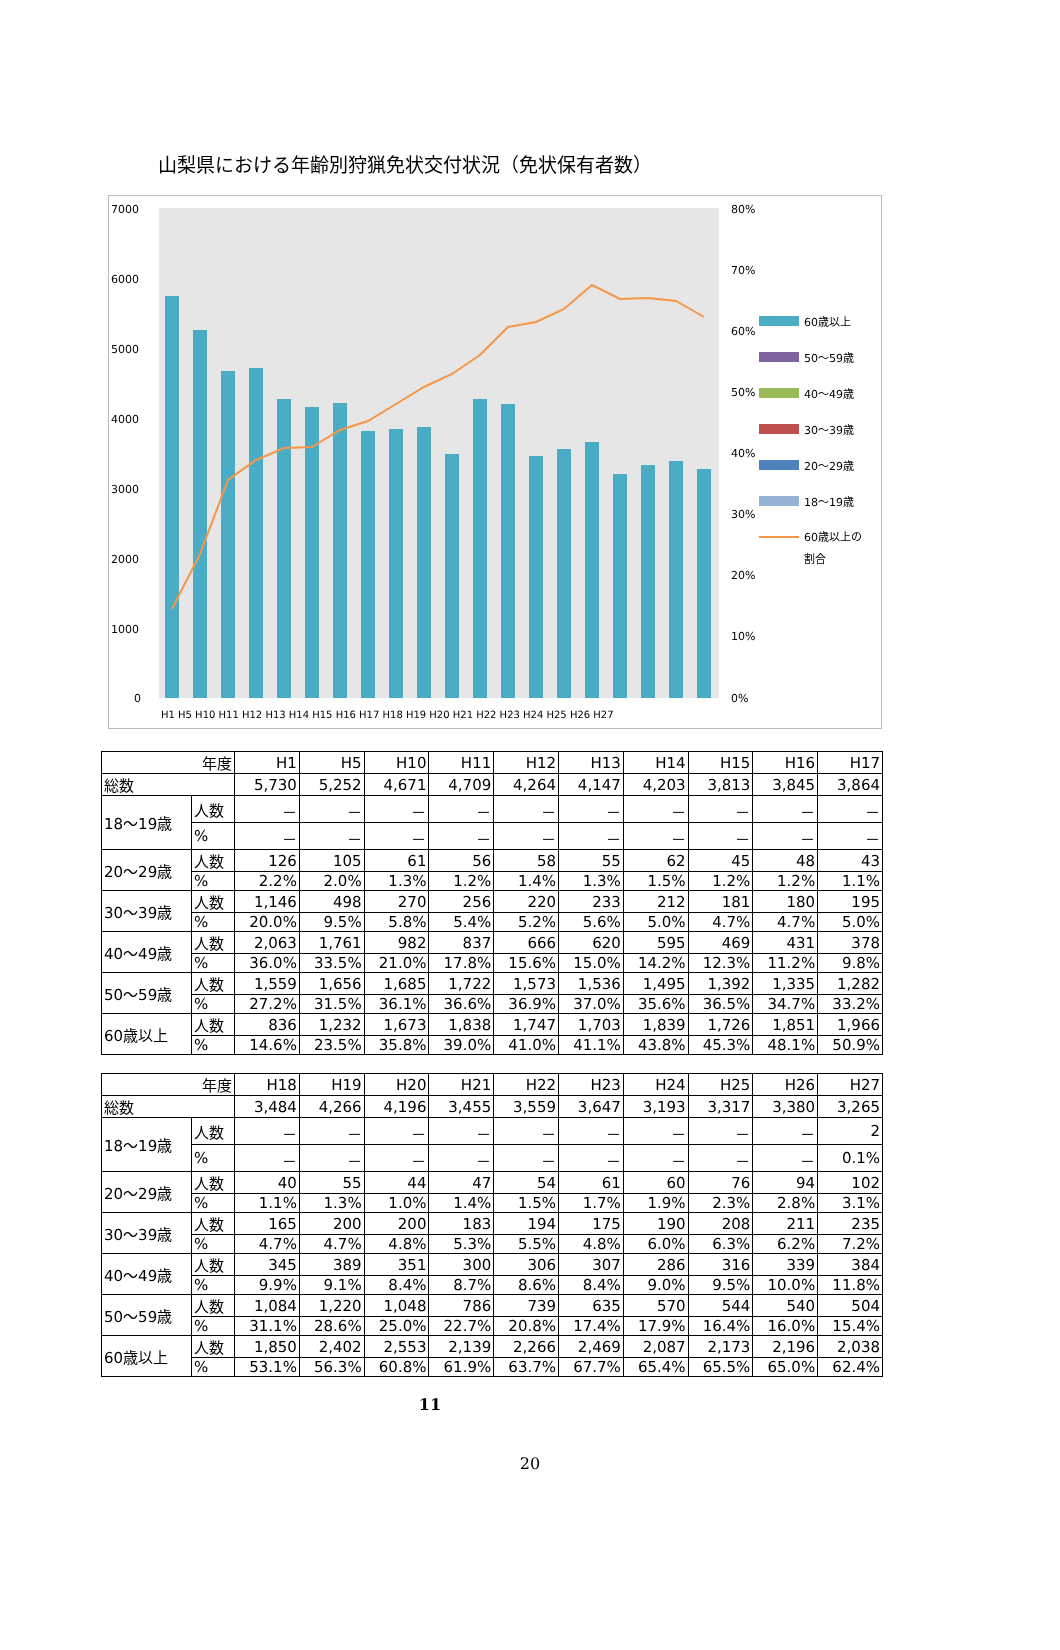山梨県における年齢別狩猟免状交付状況（免状保有者数）
7000
6000
5000
4000
3000
2000
1000
0
80%
70%
60%
50%
40%
30%
20%
10%
0%
60歳以上
50～59歳
40～49歳
30～39歳
20～29歳
18～19歳
60歳以上の
割合
H1 H5 H10 H11 H12 H13 H14 H15 H16 H17 H18 H19 H20 H21 H22 H23 H24 H25 H26 H27
| 年度 | | H1 | H5 | H10 | H11 | H12 | H13 | H14 | H15 | H16 | H17 |
| --- | --- | --- | --- | --- | --- | --- | --- | --- | --- | --- | --- |
| 総数 | | 5,730 | 5,252 | 4,671 | 4,709 | 4,264 | 4,147 | 4,203 | 3,813 | 3,845 | 3,864 |
| 18～19歳 | 人数 | － | － | － | － | － | － | － | － | － | － |
| | % | － | － | － | － | － | － | － | － | － | － |
| 20～29歳 | 人数 | 126 | 105 | 61 | 56 | 58 | 55 | 62 | 45 | 48 | 43 |
| | % | 2.2% | 2.0% | 1.3% | 1.2% | 1.4% | 1.3% | 1.5% | 1.2% | 1.2% | 1.1% |
| 30～39歳 | 人数 | 1,146 | 498 | 270 | 256 | 220 | 233 | 212 | 181 | 180 | 195 |
| | % | 20.0% | 9.5% | 5.8% | 5.4% | 5.2% | 5.6% | 5.0% | 4.7% | 4.7% | 5.0% |
| 40～49歳 | 人数 | 2,063 | 1,761 | 982 | 837 | 666 | 620 | 595 | 469 | 431 | 378 |
| | % | 36.0% | 33.5% | 21.0% | 17.8% | 15.6% | 15.0% | 14.2% | 12.3% | 11.2% | 9.8% |
| 50～59歳 | 人数 | 1,559 | 1,656 | 1,685 | 1,722 | 1,573 | 1,536 | 1,495 | 1,392 | 1,335 | 1,282 |
| | % | 27.2% | 31.5% | 36.1% | 36.6% | 36.9% | 37.0% | 35.6% | 36.5% | 34.7% | 33.2% |
| 60歳以上 | 人数 | 836 | 1,232 | 1,673 | 1,838 | 1,747 | 1,703 | 1,839 | 1,726 | 1,851 | 1,966 |
| | % | 14.6% | 23.5% | 35.8% | 39.0% | 41.0% | 41.1% | 43.8% | 45.3% | 48.1% | 50.9% |
| 年度 | | H18 | H19 | H20 | H21 | H22 | H23 | H24 | H25 | H26 | H27 |
| --- | --- | --- | --- | --- | --- | --- | --- | --- | --- | --- | --- |
| 総数 | | 3,484 | 4,266 | 4,196 | 3,455 | 3,559 | 3,647 | 3,193 | 3,317 | 3,380 | 3,265 |
| 18～19歳 | 人数 | － | － | － | － | － | － | － | － | － | 2 |
| | % | － | － | － | － | － | － | － | － | － | 0.1% |
| 20～29歳 | 人数 | 40 | 55 | 44 | 47 | 54 | 61 | 60 | 76 | 94 | 102 |
| | % | 1.1% | 1.3% | 1.0% | 1.4% | 1.5% | 1.7% | 1.9% | 2.3% | 2.8% | 3.1% |
| 30～39歳 | 人数 | 165 | 200 | 200 | 183 | 194 | 175 | 190 | 208 | 211 | 235 |
| | % | 4.7% | 4.7% | 4.8% | 5.3% | 5.5% | 4.8% | 6.0% | 6.3% | 6.2% | 7.2% |
| 40～49歳 | 人数 | 345 | 389 | 351 | 300 | 306 | 307 | 286 | 316 | 339 | 384 |
| | % | 9.9% | 9.1% | 8.4% | 8.7% | 8.6% | 8.4% | 9.0% | 9.5% | 10.0% | 11.8% |
| 50～59歳 | 人数 | 1,084 | 1,220 | 1,048 | 786 | 739 | 635 | 570 | 544 | 540 | 504 |
| | % | 31.1% | 28.6% | 25.0% | 22.7% | 20.8% | 17.4% | 17.9% | 16.4% | 16.0% | 15.4% |
| 60歳以上 | 人数 | 1,850 | 2,402 | 2,553 | 2,139 | 2,266 | 2,469 | 2,087 | 2,173 | 2,196 | 2,038 |
| | % | 53.1% | 56.3% | 60.8% | 61.9% | 63.7% | 67.7% | 65.4% | 65.5% | 65.0% | 62.4% |
11
20